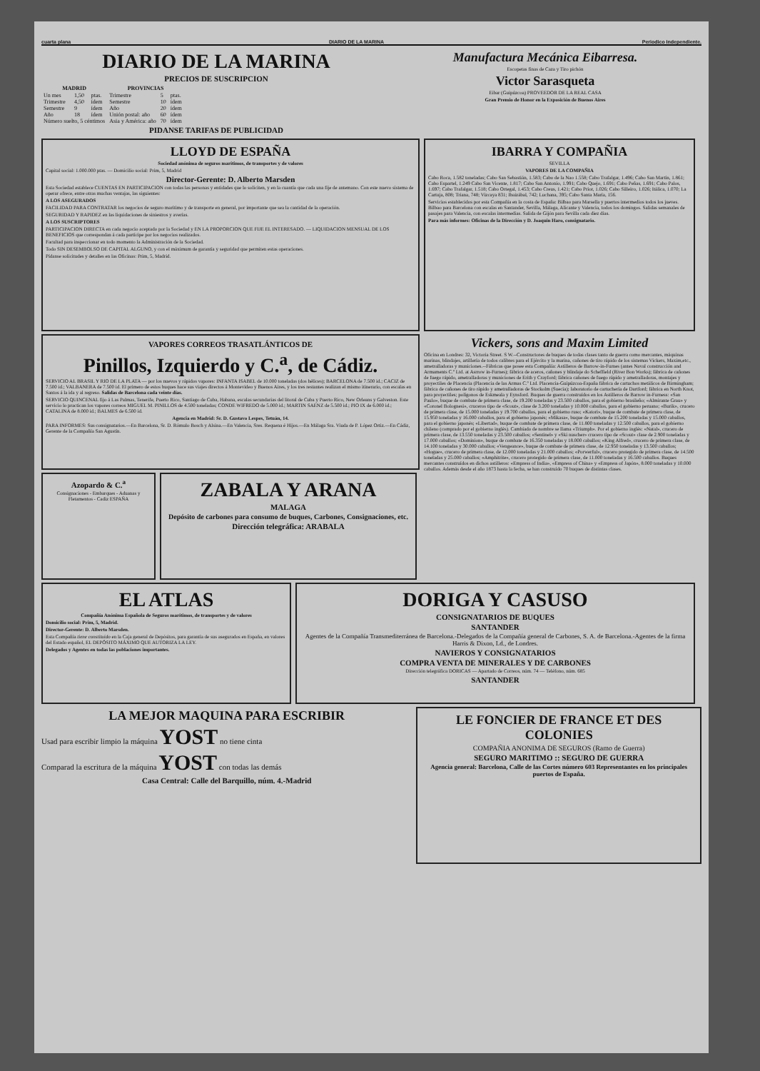cuarta plana DIARIO DE LA MARINA Periodico Independiente.
DIARIO DE LA MARINA
PRECIOS DE SUSCRIPCION
| MADRID | | | PROVINCIAS | | |
| --- | --- | --- | --- | --- | --- |
| Un mes | 1,50 | ptas. | Trimestre | 5 | ptas. |
| Trimestre | 4,50 | ídem | Semestre | 10 | ídem |
| Semestre | 9 | ídem | Año | 20 | ídem |
| Año | 18 | ídem | Unión postal: año | 60 | ídem |
| Número suelto, 5 céntimos | | | Asia y América: año | 70 | ídem |
PIDANSE TARIFAS DE PUBLICIDAD
Manufactura Mecánica Eibarresa.
Escopetas finas de Caza y Tiro pichón
Victor Sarasqueta
Eibar (Guipúzcoa) PROVEEDOR DE LA REAL CASA
Gran Premio de Honor en la Exposición de Buenos Aires
LLOYD DE ESPAÑA
Sociedad anónima de seguros marítimos, de transportes y de valores
Capital social: 1.000.000 ptas. — Domicilio social: Prim, 5, Madrid
Director-Gerente: D. Alberto Marsden
Esta Sociedad establece CUENTAS EN PARTICIPACION con todas las personas y entidades que lo soliciten, y en la cuantía que cada una fije de antemano. Con este nuevo sistema de operar ofrece, entre otras muchas ventajas, las siguientes:
A LOS ASEGURADOS
FACILIDAD PARA CONTRATAR los negocios de seguro marítimo y de transporte en general, por importante que sea la cantidad de la operación.
SEGURIDAD Y RAPIDEZ en las liquidaciones de siniestros y averías.
A LOS SUSCRIPTORES
PARTICIPACION DIRECTA en cada negocio aceptado por la Sociedad y EN LA PROPORCION QUE FIJE EL INTERESADO. — LIQUIDACION MENSUAL DE LOS BENEFICIOS que correspondan á cada partícipe por los negocios realizados.
Facultad para inspeccionar en todo momento la Administración de la Sociedad.
Todo SIN DESEMBOLSO DE CAPITAL ALGUNO, y con el máximum de garantía y seguridad que permiten estas operaciones.
Pídanse solicitudes y detalles en las Oficinas: Prim, 5, Madrid.
IBARRA Y COMPAÑIA
SEVILLA
VAPORES DE LA COMPAÑIA
Cabo Roca, 1.582 toneladas; Cabo San Sebastián, 1.583; Cabo de la Nao 1.558; Cabo Trafalgar, 1.496; Cabo San Martín, 1.861; Cabo Espartel, 1.249 Cabo San Vicente, 1.817; Cabo San Antonio, 1.991; Cabo Quejo, 1.691; Cabo Peñas, 1.691; Cabo Palos, 1.697; Cabo Trafalgar, 1.518; Cabo Ortegal, 1.453; Cabo Creus, 1.421; Cabo Prior, 1.026; Cabo Silleiro, 1.026; Itálica, 1.070; La Cartuja, 808; Triana, 748; Vizcaya 831; Ibaizábal, 742; Luchana, 395; Cabo Santa María, 156.
Servicios establecidos por esta Compañía en la costa de España: Bilbao para Marsella y puertos intermedios todos los jueves. Bilbao para Barcelona con escalas en Santander, Sevilla, Málaga, Alicante y Valencia, todos los domingos. Salidas semanales de pasajes para Valencia, con escalas intermedias. Salida de Gijón para Sevilla cada diez días.
Para más informes: Oficinas de la Dirección y D. Joaquín Haro, consignatario.
VAPORES CORREOS TRASATLÁNTICOS DE
Pinillos, Izquierdo y C.<sup>a</sup>, de Cádiz.
SERVICIO AL BRASIL Y RIO DE LA PLATA — por los nuevos y rápidos vapores: INFANTA ISABEL de 10.000 toneladas (dos hélices); BARCELONA de 7.500 id.; CACIZ de 7.500 id.; VALBANERA de 7.500 id. El primero de estos buques hace sus viajes directos á Montevideo y Buenos Aires, y los tres restantes realizan el mismo itinerario, con escalas en Santos á la ida y al regreso. Salidas de Barcelona cada veinte días.
SERVICIO QUINCENAL fijo á Las Palmas, Tenerife, Puerto Rico, Santiago de Cuba, Habana, escalas secundarias del litoral de Cuba y Puerto Rico, New Orleans y Galveston. Este servicio lo practican los vapores correos MIGUEL M. PINILLOS de 4.500 toneladas; CONDE WIFREDO de 5.000 id.; MARTIN SAENZ de 5.500 id.; PIO IX de 6.000 id.; CATALINA de 8.000 id.; BALMES de 6.500 id.
Agencia en Madrid: Sr. D. Gustavo Lespes, Tetuán, 14.
PARA INFORMES: Sus consignatarios.—En Barcelona, Sr. D. Rómulo Bosch y Alsina.—En Valencia, Sres. Requena é Hijos.—En Málaga Sra. Viuda de P. López Ortiz.—En Cádiz, Gerente de la Compañía San Agustín.
Azopardo & C.<sup>a</sup>
Consignaciones - Embarques - Aduanas y Fletamentos - Cadiz ESPAÑA
ZABALA Y ARANA
MALAGA
Depósito de carbones para consumo de buques, Carbones, Consignaciones, etc.
Dirección telegráfica: ARABALA
Vickers, sons and Maxim Limited
Oficina en Londres: 32, Victoria Street. S W.--Constructores de buques de todas clases tanto de guerra como mercantes, máquinas marinas, blindajes, artillería de todos calibres para el Ejército y la marina, cañones de tiro rápido de los sistemas Vickers, Maxim,etc., ametralladoras y municiones.--Fábricas que posee esta Compañía: Astilleros de Barrow-in-Furnes (antes Naval construcción and Armaments C.º Ltd. at Asrrow in-Furnes); fábrica de aceros, cañones y blindaje do Scheffield (River Bon Works); fábrica de cañones de fuego rápido, ametralladoras y municiones de Erith y Crayford; fábrica cañones de fuego rápido y ametralladoras, montajes y proyectiles de Placencia (Placencia de las Armas C.º Ltd. Placencia-Guipúzcoa-España fábrica de cartuchos metálicos de Birmingham; fábrica de cañones de tiro rápido y ametralladoras de Stockolm (Suecia); laboratorio de cartuchería de Dartford; fábrica en North Knot, para proyectiles; polígonos de Eskmeala y Eynsford. Buques de guerra construídos en los Astilleros de Barrow in-Furness: «San Paulo», buque de combate de primera clase, de 19.200 toneladas y 23.500 caballos, para el gobierno brasileño; «Almirante Grau» y «Coronel Bolognesi», cruceros tipo de «Scout», clase de 3.200 toneladas y 10.000 caballos, para el gobierno peruano; «Burik», crucero de primera clase, de 15.000 toneladas y 19.700 caballos, para el gobierno ruso; «Katori», buque de combate de primera clase, de 15.950 toneladas y 16.000 caballos, para el gobierno japonés; «Mikasa», buque de combate de 15.200 toneladas y 15.000 caballos, para el gobierno japonés; «Libertad», buque de combate de primera clase, de 11.800 toneladas y 12.500 caballos, para el gobierno chileno (comprado por el gobierno inglés). Cambiado de nombre se llama «Triumph». Por el gobierno inglés: «Natal», crucero de primera clase, de 13.550 toneladas y 23.500 caballos; «Sentinel» y «Ski nuscher» crucero tipo de «Scout» clase de 2.900 toneladas y 17.000 caballos; «Dominion», buque de combate de 16.350 toneladas y 18.000 caballos; «King Alfred», crucero de primera clase, de 14.100 toneladas y 30.000 caballos; «Vengeance», buque de combate de primera clase, de 12.950 toneladas y 13.500 caballos; «Hogue», crucero de primera clase, de 12.000 toneladas y 21.000 caballos; «Porwerful», crucero protegido de primera clase, de 14.500 toneladas y 25.000 caballos; «Amphitrite», crucero protegido de primera clase, de 11.000 toneladas y 16.500 caballos. Buques mercantes construídos en dichos astilleros: «Empress of India», «Empress of China» y «Empress of Japón», 8.000 toneladas y 10.000 caballos. Además desde el año 1873 hasta la fecha, se han construído 70 buques de distintas clases.
EL ATLAS
Compañía Anónima Española de Seguros marítimos, de transportes y de valores
Domicilio social: Prim, 5, Madrid.
Director-Gerente: D. Alberto Marsden.
Esta Compañía tiene constituido en la Caja general de Depósitos, para garantía de sus asegurados en España, en valores del Estado español, EL DEPÓSITO MÁXIMO QUE AUTORIZA LA LEY.
Delegados y Agentes en todas las poblaciones importantes.
DORIGA Y CASUSO
CONSIGNATARIOS DE BUQUES
SANTANDER
Agentes de la Compañía Transmediterránea de Barcelona.-Delegados de la Compañía general de Carbones, S. A. de Barcelona.-Agentes de la firma Harris & Dixon, Ld., de Londres.
NAVIEROS Y CONSIGNATARIOS
COMPRA VENTA DE MINERALES Y DE CARBONES
Dirección telegráfica DORICAS — Apartado de Correos, núm. 74 — Teléfono, núm. 685
SANTANDER
LA MEJOR MAQUINA PARA ESCRIBIR
Usad para escribir limpio la máquina YOST no tiene cinta
Comparad la escritura de la máquina YOST con todas las demás
Casa Central: Calle del Barquillo, núm. 4.-Madrid
LE FONCIER DE FRANCE ET DES COLONIES
COMPAÑIA ANONIMA DE SEGUROS (Ramo de Guerra)
SEGURO MARITIMO :: SEGURO DE GUERRA
Agencia general: Barcelona, Calle de las Cortes número 603 Representantes en los principales puertos de España.